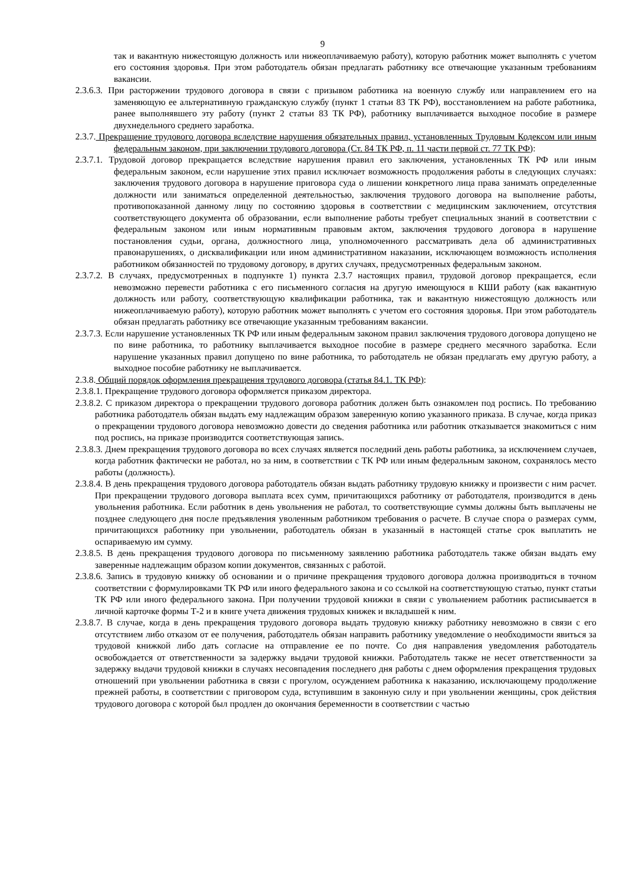9
так и вакантную нижестоящую должность или нижеоплачиваемую работу), которую работник может выполнять с учетом его состояния здоровья. При этом работодатель обязан предлагать работнику все отвечающие указанным требованиям вакансии.
2.3.6.3. При расторжении трудового договора в связи с призывом работника на военную службу или направлением его на заменяющую ее альтернативную гражданскую службу (пункт 1 статьи 83 ТК РФ), восстановлением на работе работника, ранее выполнявшего эту работу (пункт 2 статьи 83 ТК РФ), работнику выплачивается выходное пособие в размере двухнедельного среднего заработка.
2.3.7. Прекращение трудового договора вследствие нарушения обязательных правил, установленных Трудовым Кодексом или иным федеральным законом, при заключении трудового договора (Ст. 84 ТК РФ, п. 11 части первой ст. 77 ТК РФ):
2.3.7.1. Трудовой договор прекращается вследствие нарушения правил его заключения, установленных ТК РФ или иным федеральным законом, если нарушение этих правил исключает возможность продолжения работы в следующих случаях: заключения трудового договора в нарушение приговора суда о лишении конкретного лица права занимать определенные должности или заниматься определенной деятельностью, заключения трудового договора на выполнение работы, противопоказанной данному лицу по состоянию здоровья в соответствии с медицинским заключением, отсутствия соответствующего документа об образовании, если выполнение работы требует специальных знаний в соответствии с федеральным законом или иным нормативным правовым актом, заключения трудового договора в нарушение постановления судьи, органа, должностного лица, уполномоченного рассматривать дела об административных правонарушениях, о дисквалификации или ином административном наказании, исключающем возможность исполнения работником обязанностей по трудовому договору, в других случаях, предусмотренных федеральным законом.
2.3.7.2. В случаях, предусмотренных в подпункте 1) пункта 2.3.7 настоящих правил, трудовой договор прекращается, если невозможно перевести работника с его письменного согласия на другую имеющуюся в КШИ работу (как вакантную должность или работу, соответствующую квалификации работника, так и вакантную нижестоящую должность или нижеоплачиваемую работу), которую работник может выполнять с учетом его состояния здоровья. При этом работодатель обязан предлагать работнику все отвечающие указанным требованиям вакансии.
2.3.7.3. Если нарушение установленных ТК РФ или иным федеральным законом правил заключения трудового договора допущено не по вине работника, то работнику выплачивается выходное пособие в размере среднего месячного заработка. Если нарушение указанных правил допущено по вине работника, то работодатель не обязан предлагать ему другую работу, а выходное пособие работнику не выплачивается.
2.3.8. Общий порядок оформления прекращения трудового договора (статья 84.1. ТК РФ):
2.3.8.1. Прекращение трудового договора оформляется приказом директора.
2.3.8.2. С приказом директора о прекращении трудового договора работник должен быть ознакомлен под роспись. По требованию работника работодатель обязан выдать ему надлежащим образом заверенную копию указанного приказа. В случае, когда приказ о прекращении трудового договора невозможно довести до сведения работника или работник отказывается знакомиться с ним под роспись, на приказе производится соответствующая запись.
2.3.8.3. Днем прекращения трудового договора во всех случаях является последний день работы работника, за исключением случаев, когда работник фактически не работал, но за ним, в соответствии с ТК РФ или иным федеральным законом, сохранялось место работы (должность).
2.3.8.4. В день прекращения трудового договора работодатель обязан выдать работнику трудовую книжку и произвести с ним расчет. При прекращении трудового договора выплата всех сумм, причитающихся работнику от работодателя, производится в день увольнения работника. Если работник в день увольнения не работал, то соответствующие суммы должны быть выплачены не позднее следующего дня после предъявления уволенным работником требования о расчете. В случае спора о размерах сумм, причитающихся работнику при увольнении, работодатель обязан в указанный в настоящей статье срок выплатить не оспариваемую им сумму.
2.3.8.5. В день прекращения трудового договора по письменному заявлению работника работодатель также обязан выдать ему заверенные надлежащим образом копии документов, связанных с работой.
2.3.8.6. Запись в трудовую книжку об основании и о причине прекращения трудового договора должна производиться в точном соответствии с формулировками ТК РФ или иного федерального закона и со ссылкой на соответствующую статью, пункт статьи ТК РФ или иного федерального закона. При получении трудовой книжки в связи с увольнением работник расписывается в личной карточке формы Т-2 и в книге учета движения трудовых книжек и вкладышей к ним.
2.3.8.7. В случае, когда в день прекращения трудового договора выдать трудовую книжку работнику невозможно в связи с его отсутствием либо отказом от ее получения, работодатель обязан направить работнику уведомление о необходимости явиться за трудовой книжкой либо дать согласие на отправление ее по почте. Со дня направления уведомления работодатель освобождается от ответственности за задержку выдачи трудовой книжки. Работодатель также не несет ответственности за задержку выдачи трудовой книжки в случаях несовпадения последнего дня работы с днем оформления прекращения трудовых отношений при увольнении работника в связи с прогулом, осуждением работника к наказанию, исключающему продолжение прежней работы, в соответствии с приговором суда, вступившим в законную силу и при увольнении женщины, срок действия трудового договора с которой был продлен до окончания беременности в соответствии с частью